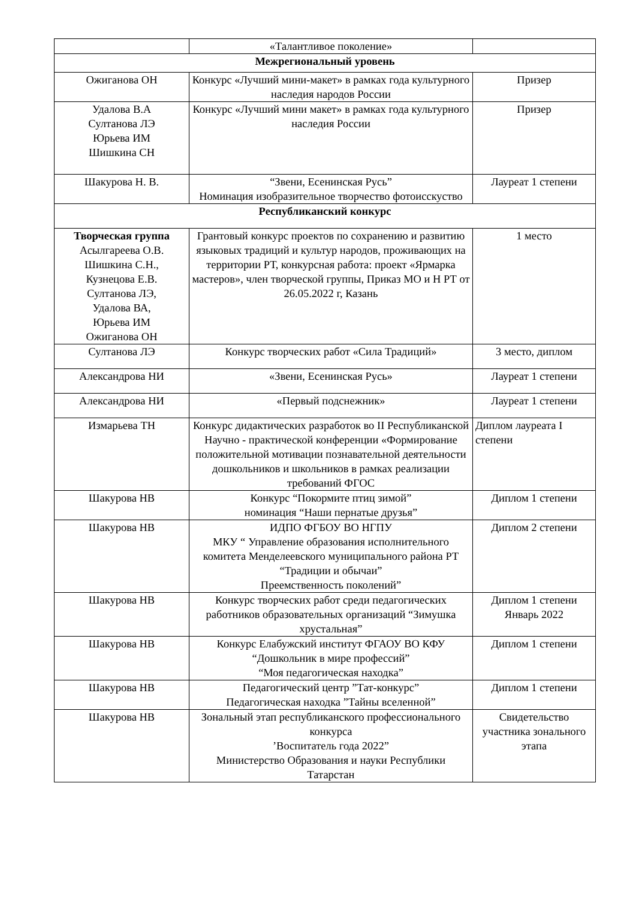| | «Талантливое поколение» | |
| Межрегиональный уровень | | |
| Ожиганова ОН | Конкурс «Лучший мини-макет» в рамках года культурного наследия народов России | Призер |
| Удалова В.А Султанова ЛЭ Юрьева ИМ Шишкина СН | Конкурс «Лучший мини макет» в рамках года культурного наследия России | Призер |
| Шакурова Н. В. | “Звени, Есенинская Русь” Номинация изобразительное творчество фотоисскуство | Лауреат 1 степени |
| Республиканский конкурс | | |
| Творческая группа Асылгареева О.В. Шишкина С.Н., Кузнецова Е.В. Султанова ЛЭ, Удалова ВА, Юрьева ИМ Ожиганова ОН | Грантовый конкурс проектов по сохранению и развитию языковых традиций и культур народов, проживающих на территории РТ, конкурсная работа: проект «Ярмарка мастеров», член творческой группы, Приказ МО и Н РТ от 26.05.2022 г, Казань | 1 место |
| Султанова ЛЭ | Конкурс творческих работ «Сила Традиций» | 3 место, диплом |
| Александрова НИ | «Звени, Есенинская Русь» | Лауреат 1 степени |
| Александрова НИ | «Первый подснежник» | Лауреат 1 степени |
| Измарьева ТН | Конкурс дидактических разработок во II Республиканской Научно - практической конференции «Формирование положительной мотивации познавательной деятельности дошкольников и школьников в рамках реализации требований ФГОС | Диплом лауреата I степени |
| Шакурова НВ | Конкурс “Покормите птиц зимой” номинация “Наши пернатые друзья” | Диплом 1 степени |
| Шакурова НВ | ИДПО ФГБОУ ВО НГПУ МКУ “ Управление образования исполнительного комитета Менделеевского муниципального района РТ “Традиции и обычаи” Преемственность поколений” | Диплом 2 степени |
| Шакурова НВ | Конкурс творческих работ среди педагогических работников образовательных организаций “Зимушка хрустальная” | Диплом 1 степени Январь 2022 |
| Шакурова НВ | Конкурс Елабужский институт ФГАОУ ВО КФУ “Дошкольник в мире профессий” “Моя педагогическая находка” | Диплом 1 степени |
| Шакурова НВ | Педагогический центр ”Тат-конкурс” Педагогическая находка ”Тайны вселенной” | Диплом 1 степени |
| Шакурова НВ | Зональный этап республиканского профессионального конкурса ’Воспитатель года 2022” Министерство Образования и науки Республики Татарстан | Свидетельство участника зонального этапа |